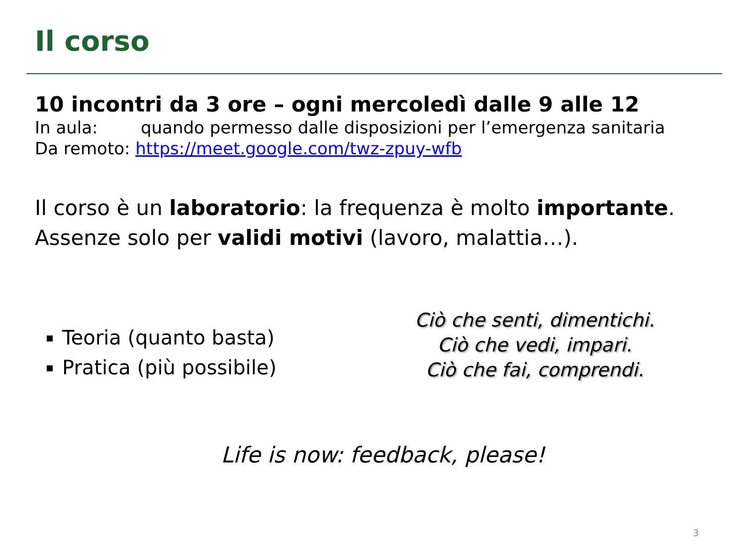Il corso
10 incontri da 3 ore – ogni mercoledì dalle 9 alle 12
In aula: quando permesso dalle disposizioni per l’emergenza sanitaria
Da remoto: https://meet.google.com/twz-zpuy-wfb
Il corso è un laboratorio: la frequenza è molto importante.
Assenze solo per validi motivi (lavoro, malattia…).
Teoria (quanto basta)
Pratica (più possibile)
Ciò che senti, dimentichi.
Ciò che vedi, impari.
Ciò che fai, comprendi.
Life is now: feedback, please!
3